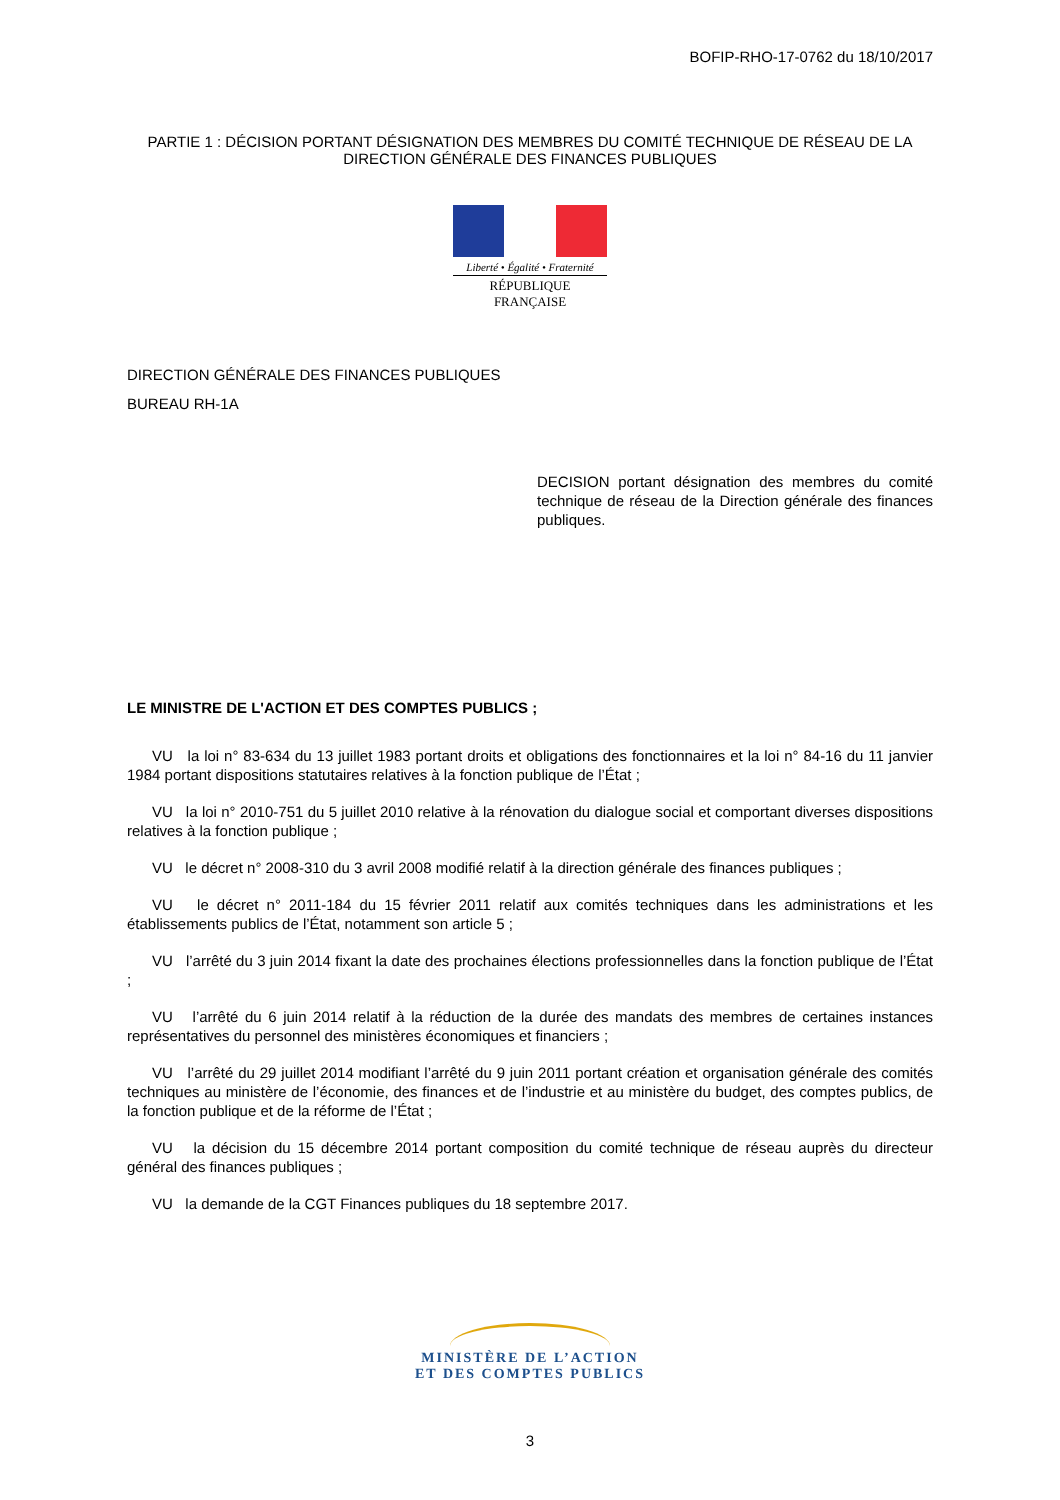BOFIP-RHO-17-0762 du 18/10/2017
PARTIE 1 : DÉCISION PORTANT DÉSIGNATION DES MEMBRES DU COMITÉ TECHNIQUE DE RÉSEAU DE LA DIRECTION GÉNÉRALE DES FINANCES PUBLIQUES
Liberté • Égalité • Fraternité
RÉPUBLIQUE FRANÇAISE
DIRECTION GÉNÉRALE DES FINANCES PUBLIQUES
BUREAU RH-1A
DECISION portant désignation des membres du comité technique de réseau de la Direction générale des finances publiques.
LE MINISTRE DE L'ACTION ET DES COMPTES PUBLICS ;
VU la loi n° 83-634 du 13 juillet 1983 portant droits et obligations des fonctionnaires et la loi n° 84-16 du 11 janvier 1984 portant dispositions statutaires relatives à la fonction publique de l’État ;
VU la loi n° 2010-751 du 5 juillet 2010 relative à la rénovation du dialogue social et comportant diverses dispositions relatives à la fonction publique ;
VU le décret n° 2008-310 du 3 avril 2008 modifié relatif à la direction générale des finances publiques ;
VU le décret n° 2011-184 du 15 février 2011 relatif aux comités techniques dans les administrations et les établissements publics de l’État, notamment son article 5 ;
VU l’arrêté du 3 juin 2014 fixant la date des prochaines élections professionnelles dans la fonction publique de l’État ;
VU l’arrêté du 6 juin 2014 relatif à la réduction de la durée des mandats des membres de certaines instances représentatives du personnel des ministères économiques et financiers ;
VU l’arrêté du 29 juillet 2014 modifiant l’arrêté du 9 juin 2011 portant création et organisation générale des comités techniques au ministère de l’économie, des finances et de l’industrie et au ministère du budget, des comptes publics, de la fonction publique et de la réforme de l’État ;
VU la décision du 15 décembre 2014 portant composition du comité technique de réseau auprès du directeur général des finances publiques ;
VU la demande de la CGT Finances publiques du 18 septembre 2017.
MINISTÈRE DE L’ACTION
ET DES COMPTES PUBLICS
3